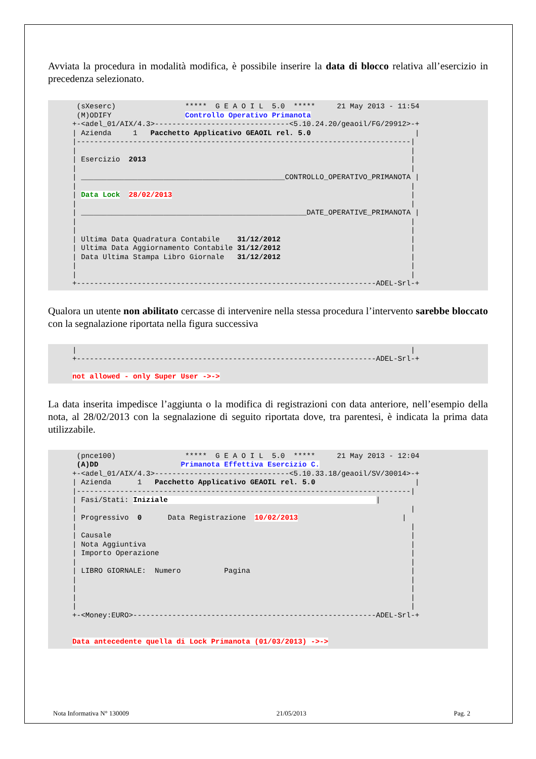Avviata la procedura in modalità modifica, è possibile inserire la data di blocco relativa all’esercizio in precedenza selezionato.
(sXeserc) ***** G E A O I L 5.0 ***** 21 May 2013 - 11:54 (M)ODIFY Controllo Operativo Primanota +-<adel_01/AIX/4.3>-------------------------------<5.10.24.20/geaoil/FG/29912>-+ | Azienda 1 Pacchetto Applicativo GEAOIL rel. 5.0 | |-----------------------------------------------------------------------------| | | | Esercizio 2013 | | | | _______________________________________________CONTROLLO_OPERATIVO_PRIMANOTA | | | | Data Lock 28/02/2013 | | | | ____________________________________________________DATE_OPERATIVE_PRIMANOTA | | | | | | Ultima Data Quadratura Contabile 31/12/2012 | | Ultima Data Aggiornamento Contabile 31/12/2012 | | Data Ultima Stampa Libro Giornale 31/12/2012 | | | | | +---------------------------------------------------------------------ADEL-Srl-+
Qualora un utente non abilitato cercasse di intervenire nella stessa procedura l’intervento sarebbe bloccato con la segnalazione riportata nella figura successiva
| | +---------------------------------------------------------------------ADEL-Srl-+ not allowed - only Super User ->->
La data inserita impedisce l’aggiunta o la modifica di registrazioni con data anteriore, nell’esempio della nota, al 28/02/2013 con la segnalazione di seguito riportata dove, tra parentesi, è indicata la prima data utilizzabile.
(pnce100) ***** G E A O I L 5.0 ***** 21 May 2013 - 12:04 (A)DD Primanota Effettiva Esercizio C. +-<adel_01/AIX/4.3>-------------------------------<5.10.33.18/geaoil/SV/30014>-+ | Azienda 1 Pacchetto Applicativo GEAOIL rel. 5.0 | |-----------------------------------------------------------------------------| | Fasi/Stati: Iniziale | | | | Progressivo 0 Data Registrazione 10/02/2013 | | | | Causale | | Nota Aggiuntiva | | Importo Operazione | | | | LIBRO GIORNALE: Numero Pagina | | | | | | | | | +-<Money:EURO>--------------------------------------------------------ADEL-Srl-+ Data antecedente quella di Lock Primanota (01/03/2013) ->->
Nota Informativa N° 130009 21/05/2013 Pag. 2